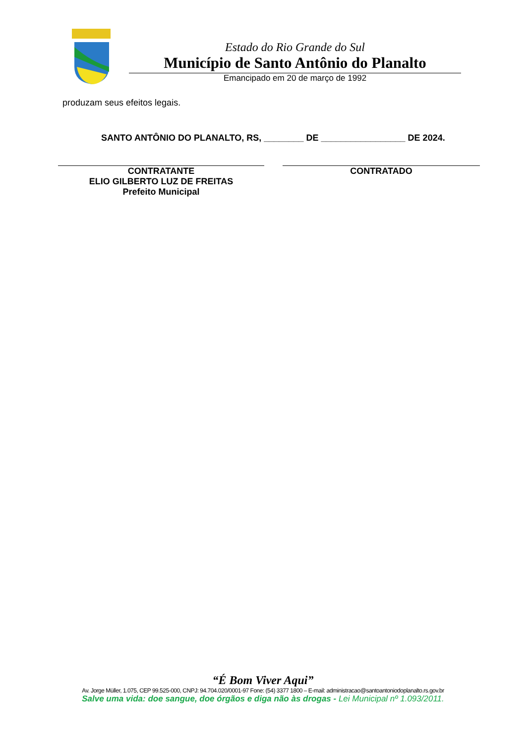Estado do Rio Grande do Sul
Município de Santo Antônio do Planalto
Emancipado em 20 de março de 1992
produzam seus efeitos legais.
SANTO ANTÔNIO DO PLANALTO, RS, ________ DE _________________ DE 2024.
CONTRATANTE
ELIO GILBERTO LUZ DE FREITAS
Prefeito Municipal
CONTRATADO
“É Bom Viver Aqui”
Av. Jorge Müller, 1.075, CEP 99.525-000, CNPJ: 94.704.020/0001-97 Fone: (54) 3377 1800 – E-mail: administracao@santoantoniodoplanalto.rs.gov.br
Salve uma vida: doe sangue, doe órgãos e diga não às drogas - Lei Municipal nº 1.093/2011.